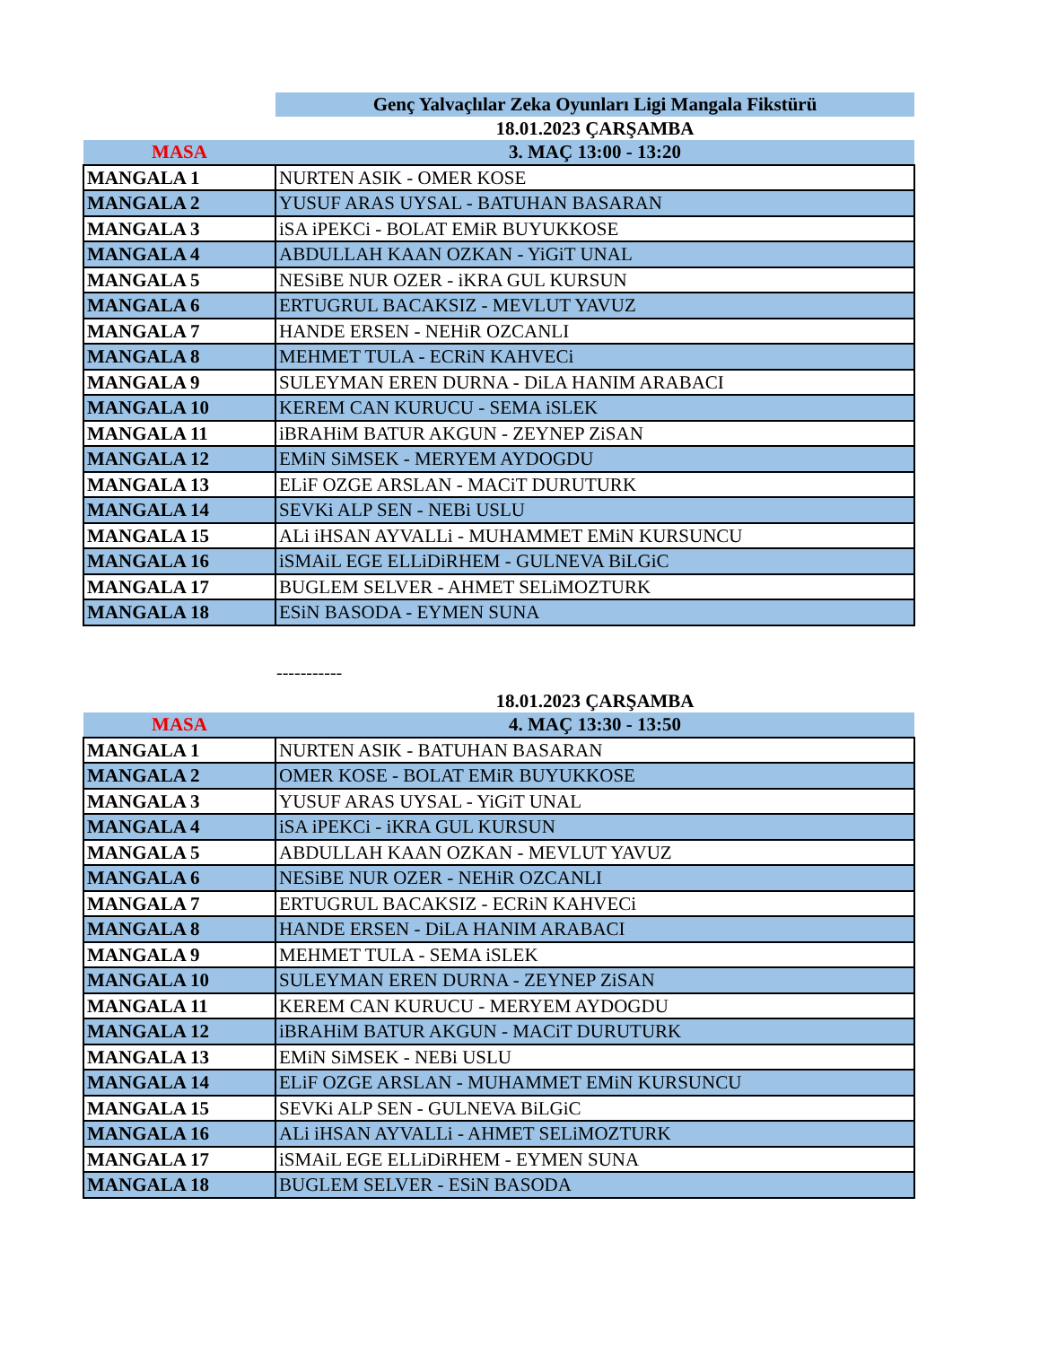| | Genç Yalvaçlılar Zeka Oyunları Ligi Mangala Fikstürü |
| | 18.01.2023 ÇARŞAMBA |
| MASA | 3. MAÇ 13:00 - 13:20 |
| MANGALA 1 | NURTEN ASIK - OMER KOSE |
| MANGALA 2 | YUSUF ARAS UYSAL - BATUHAN BASARAN |
| MANGALA 3 | iSA iPEKCi - BOLAT EMiR BUYUKKOSE |
| MANGALA 4 | ABDULLAH KAAN OZKAN - YiGiT UNAL |
| MANGALA 5 | NESiBE NUR OZER - iKRA GUL KURSUN |
| MANGALA 6 | ERTUGRUL BACAKSIZ - MEVLUT YAVUZ |
| MANGALA 7 | HANDE ERSEN - NEHiR OZCANLI |
| MANGALA 8 | MEHMET TULA - ECRiN KAHVECi |
| MANGALA 9 | SULEYMAN EREN DURNA - DiLA HANIM ARABACI |
| MANGALA 10 | KEREM CAN KURUCU - SEMA iSLEK |
| MANGALA 11 | iBRAHiM BATUR AKGUN - ZEYNEP ZiSAN |
| MANGALA 12 | EMiN SiMSEK - MERYEM AYDOGDU |
| MANGALA 13 | ELiF OZGE ARSLAN - MACiT DURUTURK |
| MANGALA 14 | SEVKi ALP SEN - NEBi USLU |
| MANGALA 15 | ALi iHSAN AYVALLi - MUHAMMET EMiN KURSUNCU |
| MANGALA 16 | iSMAiL EGE ELLiDiRHEM - GULNEVA BiLGiC |
| MANGALA 17 | BUGLEM SELVER - AHMET SELiMOZTURK |
| MANGALA 18 | ESiN BASODA - EYMEN SUNA |
-----------
| | 18.01.2023 ÇARŞAMBA |
| MASA | 4. MAÇ 13:30 - 13:50 |
| MANGALA 1 | NURTEN ASIK - BATUHAN BASARAN |
| MANGALA 2 | OMER KOSE - BOLAT EMiR BUYUKKOSE |
| MANGALA 3 | YUSUF ARAS UYSAL - YiGiT UNAL |
| MANGALA 4 | iSA iPEKCi - iKRA GUL KURSUN |
| MANGALA 5 | ABDULLAH KAAN OZKAN - MEVLUT YAVUZ |
| MANGALA 6 | NESiBE NUR OZER - NEHiR OZCANLI |
| MANGALA 7 | ERTUGRUL BACAKSIZ - ECRiN KAHVECi |
| MANGALA 8 | HANDE ERSEN - DiLA HANIM ARABACI |
| MANGALA 9 | MEHMET TULA - SEMA iSLEK |
| MANGALA 10 | SULEYMAN EREN DURNA - ZEYNEP ZiSAN |
| MANGALA 11 | KEREM CAN KURUCU - MERYEM AYDOGDU |
| MANGALA 12 | iBRAHiM BATUR AKGUN - MACiT DURUTURK |
| MANGALA 13 | EMiN SiMSEK - NEBi USLU |
| MANGALA 14 | ELiF OZGE ARSLAN - MUHAMMET EMiN KURSUNCU |
| MANGALA 15 | SEVKi ALP SEN - GULNEVA BiLGiC |
| MANGALA 16 | ALi iHSAN AYVALLi - AHMET SELiMOZTURK |
| MANGALA 17 | iSMAiL EGE ELLiDiRHEM - EYMEN SUNA |
| MANGALA 18 | BUGLEM SELVER - ESiN BASODA |